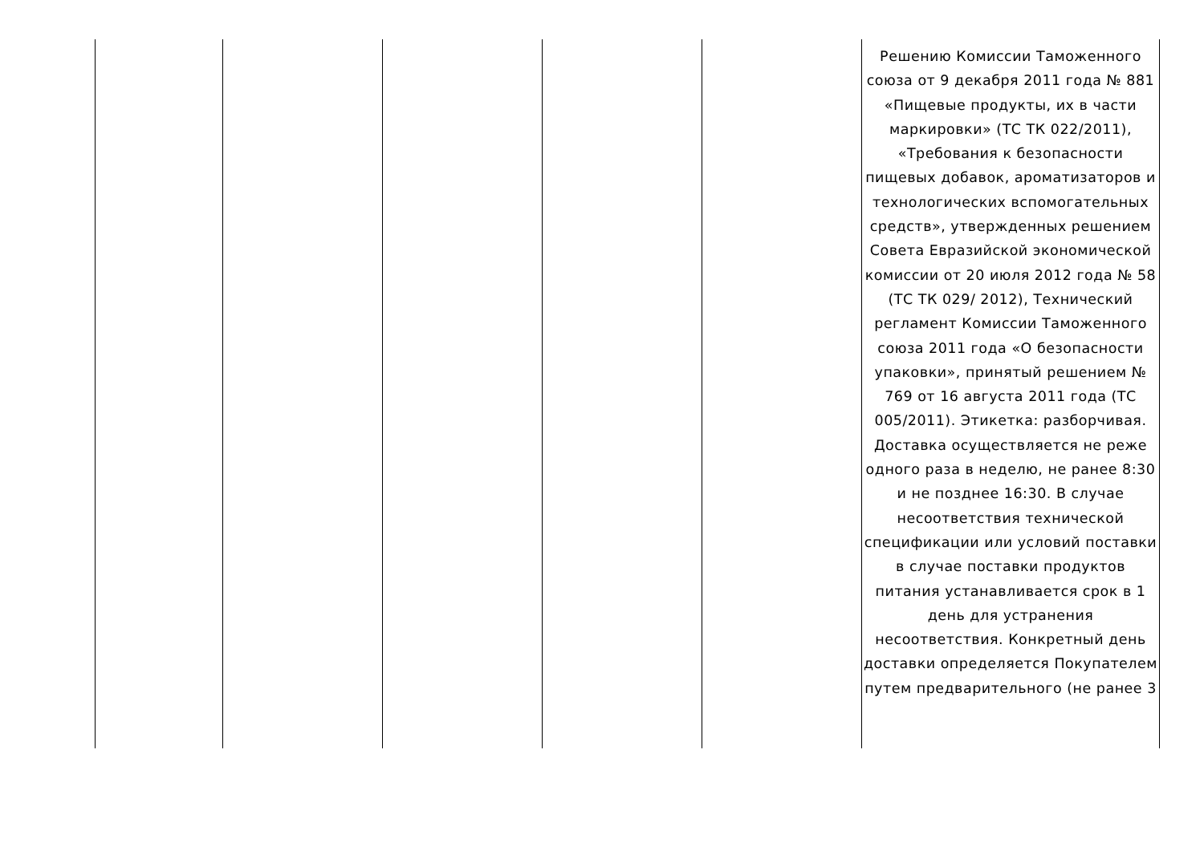| | | | | | Решению Комиссии Таможенного союза от 9 декабря 2011 года № 881 «Пищевые продукты, их в части маркировки» (ТС ТК 022/2011), «Требования к безопасности пищевых добавок, ароматизаторов и технологических вспомогательных средств», утвержденных решением Совета Евразийской экономической комиссии от 20 июля 2012 года № 58 (ТС ТК 029/ 2012), Технический регламент Комиссии Таможенного союза 2011 года «О безопасности упаковки», принятый решением № 769 от 16 августа 2011 года (ТС 005/2011). Этикетка: разборчивая. Доставка осуществляется не реже одного раза в неделю, не ранее 8:30 и не позднее 16:30. В случае несоответствия технической спецификации или условий поставки в случае поставки продуктов питания устанавливается срок в 1 день для устранения несоответствия. Конкретный день доставки определяется Покупателем путем предварительного (не ранее 3 |